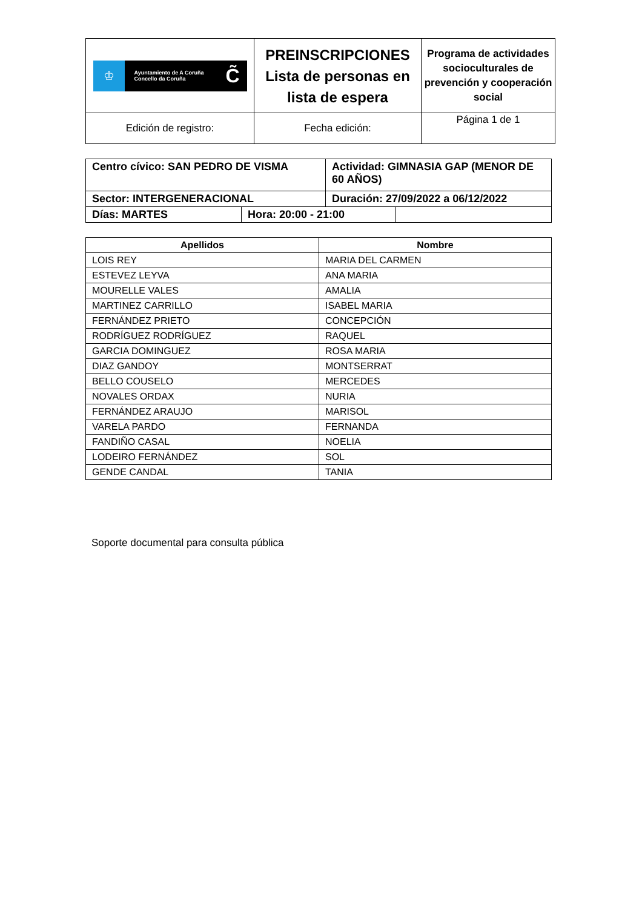| ♔ Ayuntamiento de A Coruña Concello da Coruña C̃ | PREINSCRIPCIONES Lista de personas en lista de espera | Programa de actividades socioculturales de prevención y cooperación social |
| Edición de registro: | Fecha edición: | Página 1 de 1 |
| Centro cívico: SAN PEDRO DE VISMA | | Actividad: GIMNASIA GAP (MENOR DE 60 AÑOS) | |
| Sector: INTERGENERACIONAL | | Duración: 27/09/2022 a 06/12/2022 | |
| Días: MARTES | Hora: 20:00 - 21:00 | | |
| Apellidos | Nombre |
| --- | --- |
| LOIS REY | MARIA DEL CARMEN |
| ESTEVEZ LEYVA | ANA MARIA |
| MOURELLE VALES | AMALIA |
| MARTINEZ CARRILLO | ISABEL MARIA |
| FERNÁNDEZ PRIETO | CONCEPCIÓN |
| RODRÍGUEZ RODRÍGUEZ | RAQUEL |
| GARCIA DOMINGUEZ | ROSA MARIA |
| DIAZ GANDOY | MONTSERRAT |
| BELLO COUSELO | MERCEDES |
| NOVALES ORDAX | NURIA |
| FERNÁNDEZ ARAUJO | MARISOL |
| VARELA PARDO | FERNANDA |
| FANDIÑO CASAL | NOELIA |
| LODEIRO FERNÁNDEZ | SOL |
| GENDE CANDAL | TANIA |
Soporte documental para consulta pública